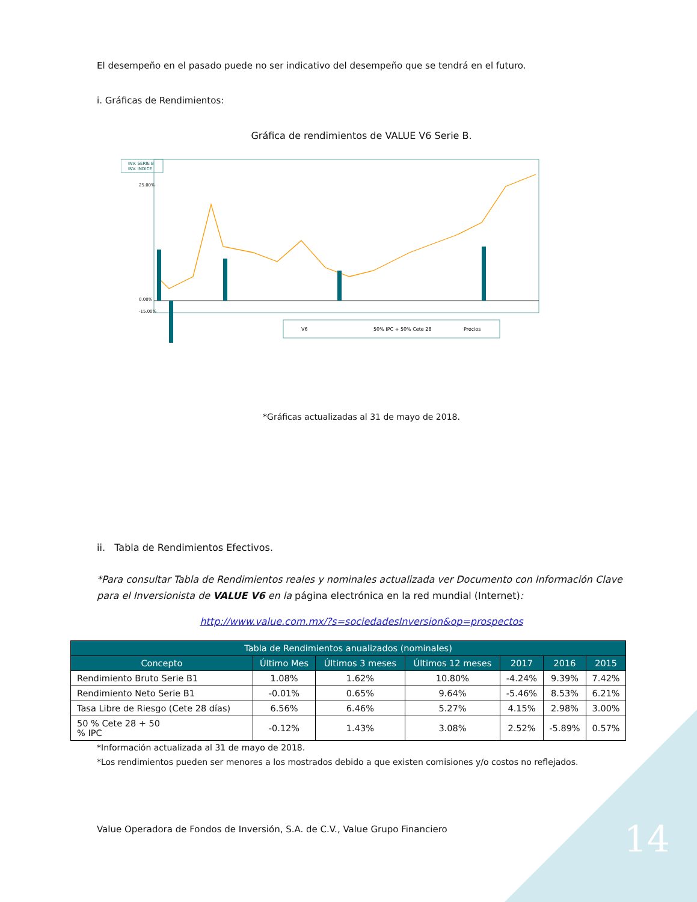El desempeño en el pasado puede no ser indicativo del desempeño que se tendrá en el futuro.
i. Gráficas de Rendimientos:
Gráfica de rendimientos de VALUE V6 Serie B.
INV. SERIE B
INV. INDICE
25.00%
0.00%
-15.00%
V6
50% IPC + 50% Cete 28
Precios
*Gráficas actualizadas al 31 de mayo de 2018.
ii. Tabla de Rendimientos Efectivos.
*Para consultar Tabla de Rendimientos reales y nominales actualizada ver Documento con Información Clave para el Inversionista de VALUE V6 en la página electrónica en la red mundial (Internet):
http://www.value.com.mx/?s=sociedadesInversion&op=prospectos
| Tabla de Rendimientos anualizados (nominales) | | | | | | |
| --- | --- | --- | --- | --- | --- | --- |
| Concepto | Último Mes | Últimos 3 meses | Últimos 12 meses | 2017 | 2016 | 2015 |
| Rendimiento Bruto Serie B1 | 1.08% | 1.62% | 10.80% | -4.24% | 9.39% | 7.42% |
| Rendimiento Neto Serie B1 | -0.01% | 0.65% | 9.64% | -5.46% | 8.53% | 6.21% |
| Tasa Libre de Riesgo (Cete 28 días) | 6.56% | 6.46% | 5.27% | 4.15% | 2.98% | 3.00% |
| 50 % Cete 28 + 50 % IPC | -0.12% | 1.43% | 3.08% | 2.52% | -5.89% | 0.57% |
*Información actualizada al 31 de mayo de 2018.
*Los rendimientos pueden ser menores a los mostrados debido a que existen comisiones y/o costos no reflejados.
Value Operadora de Fondos de Inversión, S.A. de C.V., Value Grupo Financiero
14